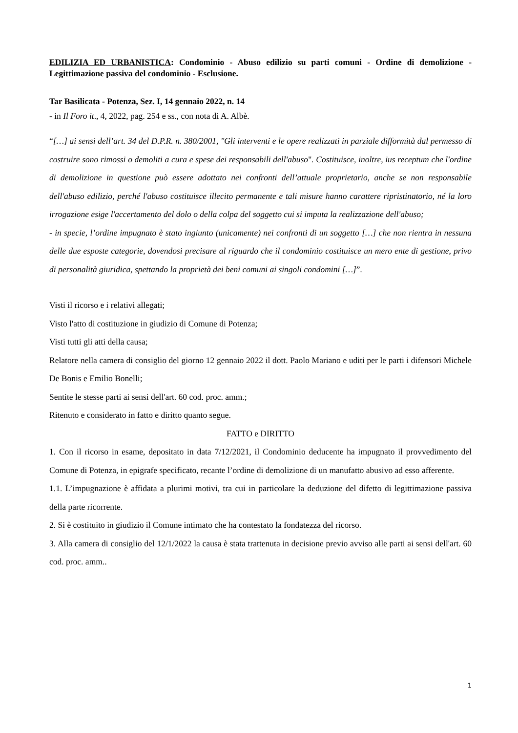EDILIZIA ED URBANISTICA: Condominio - Abuso edilizio su parti comuni - Ordine di demolizione - Legittimazione passiva del condominio - Esclusione.
Tar Basilicata - Potenza, Sez. I, 14 gennaio 2022, n. 14
- in Il Foro it., 4, 2022, pag. 254 e ss., con nota di A. Albè.
“[…] ai sensi dell’art. 34 del D.P.R. n. 380/2001, "Gli interventi e le opere realizzati in parziale difformità dal permesso di costruire sono rimossi o demoliti a cura e spese dei responsabili dell'abuso". Costituisce, inoltre, ius receptum che l'ordine di demolizione in questione può essere adottato nei confronti dell’attuale proprietario, anche se non responsabile dell'abuso edilizio, perché l'abuso costituisce illecito permanente e tali misure hanno carattere ripristinatorio, né la loro irrogazione esige l'accertamento del dolo o della colpa del soggetto cui si imputa la realizzazione dell'abuso;
- in specie, l’ordine impugnato è stato ingiunto (unicamente) nei confronti di un soggetto […] che non rientra in nessuna delle due esposte categorie, dovendosi precisare al riguardo che il condominio costituisce un mero ente di gestione, privo di personalità giuridica, spettando la proprietà dei beni comuni ai singoli condomini […]”.
Visti il ricorso e i relativi allegati;
Visto l'atto di costituzione in giudizio di Comune di Potenza;
Visti tutti gli atti della causa;
Relatore nella camera di consiglio del giorno 12 gennaio 2022 il dott. Paolo Mariano e uditi per le parti i difensori Michele De Bonis e Emilio Bonelli;
Sentite le stesse parti ai sensi dell'art. 60 cod. proc. amm.;
Ritenuto e considerato in fatto e diritto quanto segue.
FATTO e DIRITTO
1. Con il ricorso in esame, depositato in data 7/12/2021, il Condominio deducente ha impugnato il provvedimento del Comune di Potenza, in epigrafe specificato, recante l’ordine di demolizione di un manufatto abusivo ad esso afferente.
1.1. L’impugnazione è affidata a plurimi motivi, tra cui in particolare la deduzione del difetto di legittimazione passiva della parte ricorrente.
2. Si è costituito in giudizio il Comune intimato che ha contestato la fondatezza del ricorso.
3. Alla camera di consiglio del 12/1/2022 la causa è stata trattenuta in decisione previo avviso alle parti ai sensi dell'art. 60 cod. proc. amm..
1